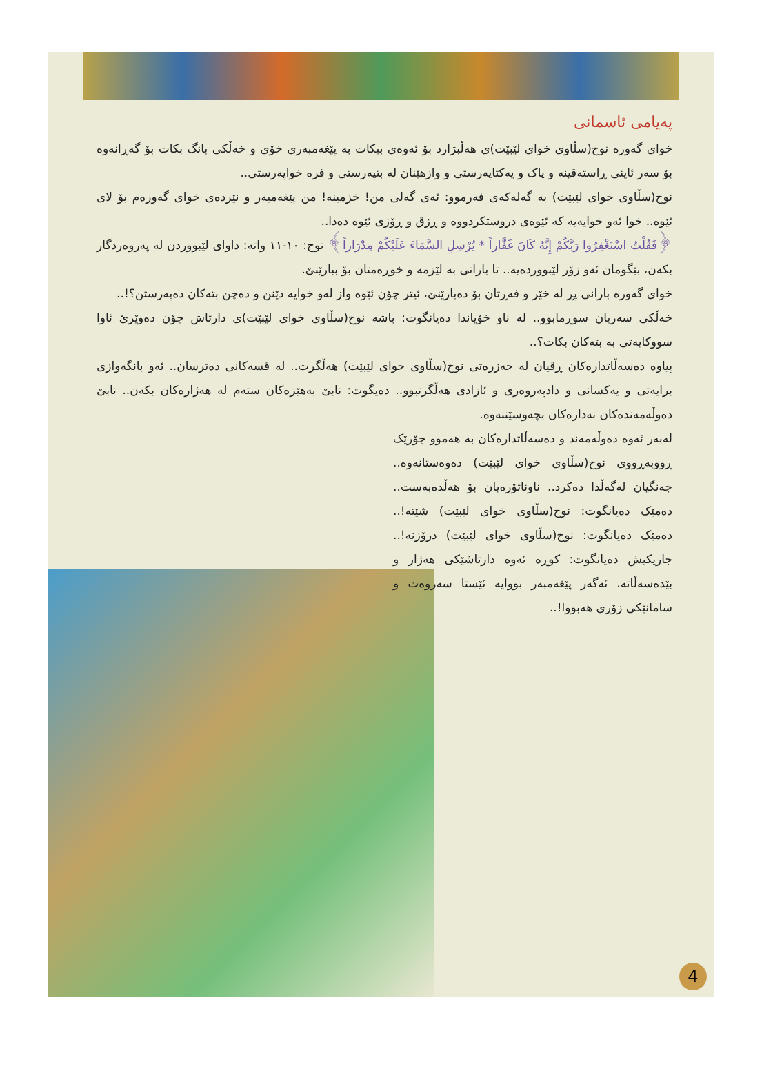پەیامی ئاسمانی
خوای گەورە نوح(سڵاوی خوای لێبێت)ی هەڵبژارد بۆ ئەوەی بیکات بە پێغەمبەری خۆی و خەڵکی بانگ بکات بۆ گەڕانەوە بۆ سەر ئاینی ڕاستەقینە و پاک و یەکتاپەرستی و وازهێنان لە بتپەرستی و فرە خواپەرستی..
نوح(سڵاوی خوای لێبێت) بە گەلەکەی فەرموو: ئەی گەلی من! خزمینە! من پێغەمبەر و نێردەی خوای گەورەم بۆ لای ئێوە.. خوا ئەو خوایەیە کە ئێوەی دروستکردووە و ڕزق و ڕۆزی ئێوە دەدا..
﴿فَقُلْتُ اسْتَغْفِرُوا رَبَّكُمْ إِنَّهُ كَانَ غَفَّاراً * يُرْسِلِ السَّمَاءَ عَلَيْكُمْ مِدْرَاراً﴾ نوح: ١٠-١١ واتە: داوای لێبووردن لە پەروەردگار بکەن، بێگومان ئەو زۆر لێبووردەیە.. تا بارانی بە لێزمە و خوڕەمتان بۆ ببارێنێ.
خوای گەورە بارانی پڕ لە خێر و فەڕتان بۆ دەبارێنێ، ئیتر چۆن ئێوە واز لەو خوایە دێنن و دەچن بتەکان دەپەرستن؟!..
خەڵکی سەریان سوڕمابوو.. لە ناو خۆیاندا دەیانگوت: باشە نوح(سڵاوی خوای لێبێت)ی دارتاش چۆن دەوێرێ ئاوا سووکایەتی بە بتەکان بکات؟..
پیاوە دەسەڵاتدارەکان ڕقیان لە حەزرەتی نوح(سڵاوی خوای لێبێت) هەڵگرت.. لە قسەکانی دەترسان.. ئەو بانگەوازی برایەتی و یەکسانی و دادپەروەری و ئازادی هەڵگرتبوو.. دەیگوت: نابێ بەهێزەکان ستەم لە هەژارەکان بکەن.. نابێ دەوڵەمەندەکان نەدارەکان بچەوسێننەوە.
لەبەر ئەوە دەوڵەمەند و دەسەڵاتدارەکان بە هەموو جۆرێک ڕووبەڕووی نوح(سڵاوی خوای لێبێت) دەوەستانەوە.. جەنگیان لەگەڵدا دەکرد.. ناوناتۆرەیان بۆ هەڵدەبەست.. دەمێک دەیانگوت: نوح(سڵاوی خوای لێبێت) شێتە!.. دەمێک دەیانگوت: نوح(سڵاوی خوای لێبێت) درۆزنە!.. جاریکیش دەیانگوت: کوڕە ئەوە دارتاشێکی هەژار و بێدەسەڵاتە، ئەگەر پێغەمبەر بووایە ئێستا سەروەت و سامانێکی زۆری هەبووا!..
4